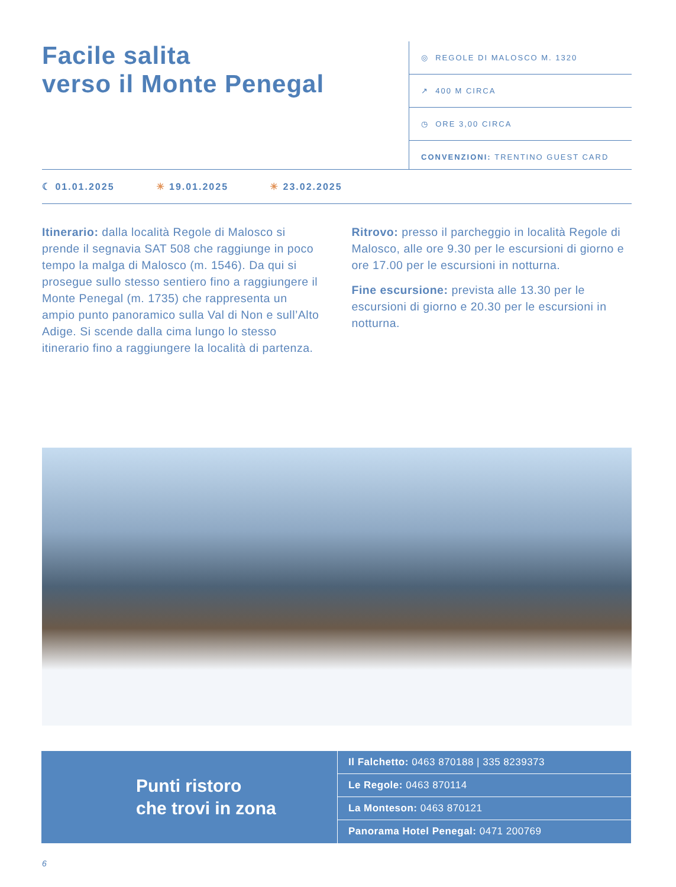Facile salita
verso il Monte Penegal
◎ REGOLE DI MALOSCO M. 1320
↗ 400 M CIRCA
◷ ORE 3,00 CIRCA
CONVENZIONI: TRENTINO GUEST CARD
☾ 01.01.2025 ☀ 19.01.2025 ☀ 23.02.2025
Itinerario: dalla località Regole di Malosco si prende il segnavia SAT 508 che raggiunge in poco tempo la malga di Malosco (m. 1546). Da qui si prosegue sullo stesso sentiero fino a raggiungere il Monte Penegal (m. 1735) che rappresenta un ampio punto panoramico sulla Val di Non e sull’Alto Adige. Si scende dalla cima lungo lo stesso itinerario fino a raggiungere la località di partenza.
Ritrovo: presso il parcheggio in località Regole di Malosco, alle ore 9.30 per le escursioni di giorno e ore 17.00 per le escursioni in notturna.
Fine escursione: prevista alle 13.30 per le escursioni di giorno e 20.30 per le escursioni in notturna.
Punti ristoro
che trovi in zona
Il Falchetto: 0463 870188 | 335 8239373
Le Regole: 0463 870114
La Monteson: 0463 870121
Panorama Hotel Penegal: 0471 200769
6